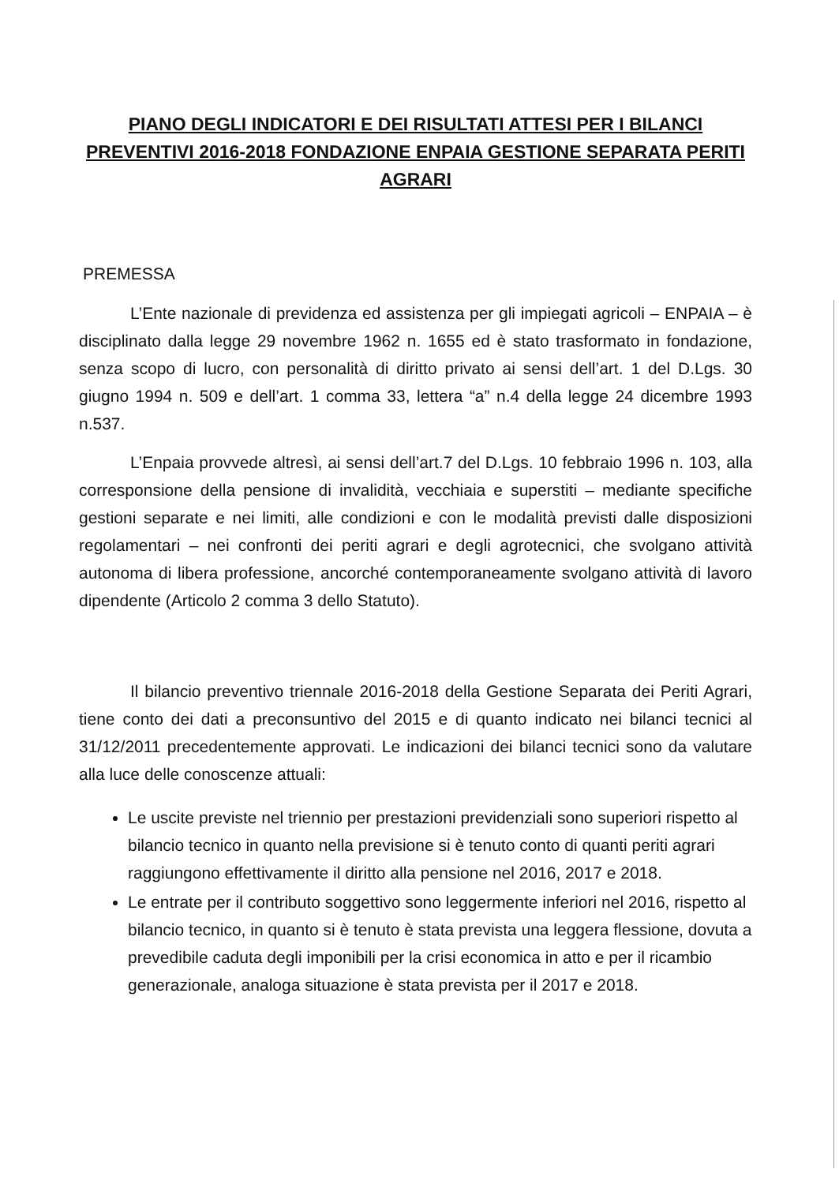PIANO DEGLI INDICATORI E DEI RISULTATI ATTESI PER I BILANCI PREVENTIVI 2016-2018 FONDAZIONE ENPAIA GESTIONE SEPARATA PERITI AGRARI
PREMESSA
L’Ente nazionale di previdenza ed assistenza per gli impiegati agricoli – ENPAIA – è disciplinato dalla legge 29 novembre 1962 n. 1655 ed è stato trasformato in fondazione, senza scopo di lucro, con personalità di diritto privato ai sensi dell’art. 1 del D.Lgs. 30 giugno 1994 n. 509 e dell’art. 1 comma 33, lettera “a” n.4 della legge 24 dicembre 1993 n.537.
L’Enpaia provvede altresì, ai sensi dell’art.7 del D.Lgs. 10 febbraio 1996 n. 103, alla corresponsione della pensione di invalidità, vecchiaia e superstiti – mediante specifiche gestioni separate e nei limiti, alle condizioni e con le modalità previsti dalle disposizioni regolamentari – nei confronti dei periti agrari e degli agrotecnici, che svolgano attività autonoma di libera professione, ancorché contemporaneamente svolgano attività di lavoro dipendente (Articolo 2 comma 3 dello Statuto).
Il bilancio preventivo triennale 2016-2018 della Gestione Separata dei Periti Agrari, tiene conto dei dati a preconsuntivo del 2015 e di quanto indicato nei bilanci tecnici al 31/12/2011 precedentemente approvati. Le indicazioni dei bilanci tecnici sono da valutare alla luce delle conoscenze attuali:
Le uscite previste nel triennio per prestazioni previdenziali sono superiori rispetto al bilancio tecnico in quanto nella previsione si è tenuto conto di quanti periti agrari raggiungono effettivamente il diritto alla pensione nel 2016, 2017 e 2018.
Le entrate per il contributo soggettivo sono leggermente inferiori nel 2016, rispetto al bilancio tecnico, in quanto si è tenuto è stata prevista una leggera flessione, dovuta a prevedibile caduta degli imponibili per la crisi economica in atto e per il ricambio generazionale, analoga situazione è stata prevista per il 2017 e 2018.